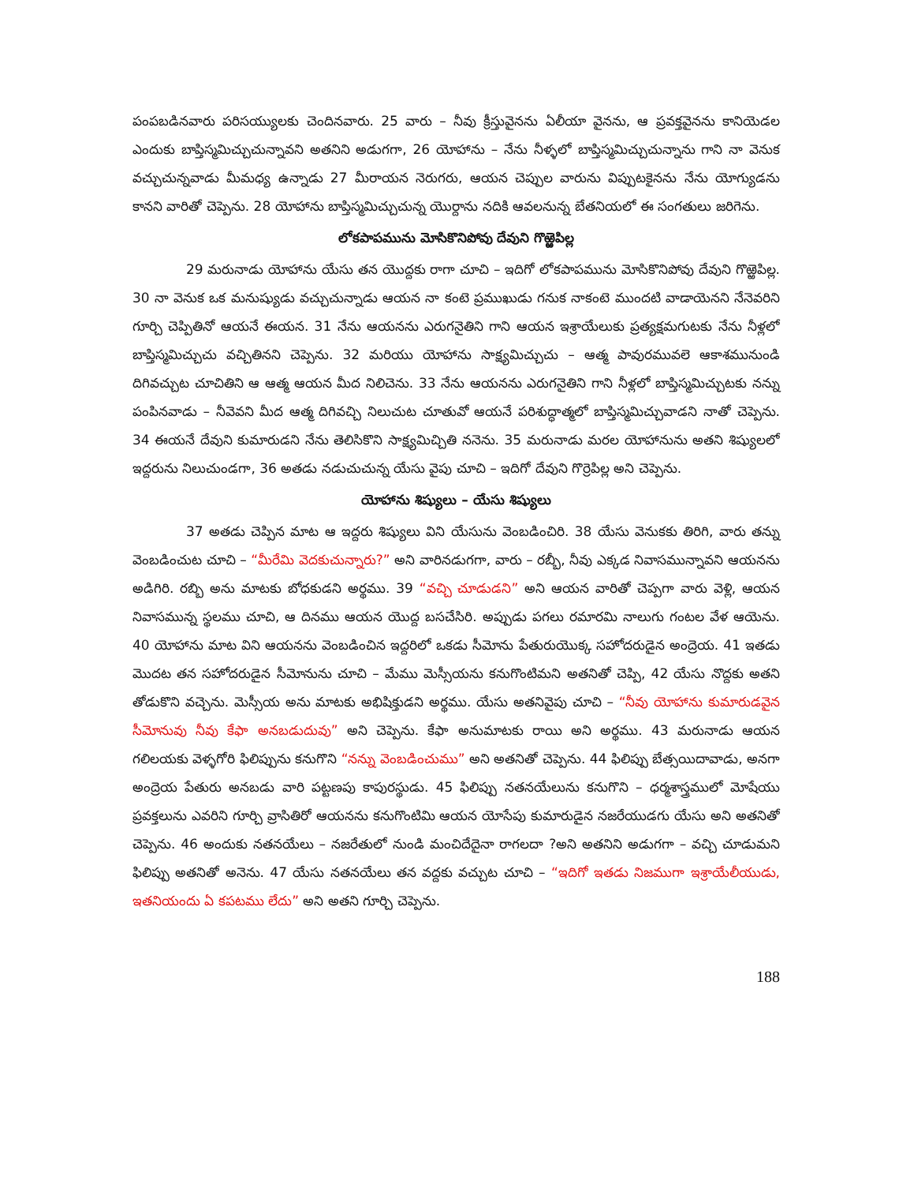పంపబడినవారు పరిసయ్యులకు చెందినవారు. 25 వారు – నీవు క్రీస్తువైనను ఏలీయా వైనను, ఆ ప్రవక్తవైనను కానియెడల ఎందుకు బాప్తిస్మమిచ్చుచున్నావని అతనిని అడుగగా, 26 యోహాను – నేను నీళ్ళలో బాప్తిస్మమిచ్చుచున్నాను గాని నా వెనుక వచ్చుచున్నవాడు మీమధ్య ఉన్నాడు 27 మీరాయన నెరుగరు, ఆయన చెప్పుల వారును విప్పుటకైనను నేను యోగ్యుడను కానని వారితో చెప్పెను. 28 యోహాను బాప్తిస్మమిచ్చుచున్న యొర్దాను నదికి ఆవలనున్న బేతనియలో ఈ సంగతులు జరిగెను.
లోకపాపమును మోసికొనిపోవు దేవుని గొఱ్ఱెపిల్ల
29 మరునాడు యోహాను యేసు తన యొద్దకు రాగా చూచి – ఇదిగో లోకపాపమును మోసికొనిపోవు దేవుని గొఱ్ఱెపిల్ల. 30 నా వెనుక ఒక మనుష్యుడు వచ్చుచున్నాడు ఆయన నా కంటె ప్రముఖుడు గనుక నాకంటె ముందటి వాడాయెనని నేనెవరిని గూర్చి చెప్పితినో ఆయనే ఈయన. 31 నేను ఆయనను ఎరుగనైతిని గాని ఆయన ఇశ్రాయేలుకు ప్రత్యక్షమగుటకు నేను నీళ్లలో బాప్తిస్మమిచ్చుచు వచ్చితినని చెప్పెను. 32 మరియు యోహాను సాక్ష్యమిచ్చుచు – ఆత్మ పావురమువలె ఆకాశమునుండి దిగివచ్చుట చూచితిని ఆ ఆత్మ ఆయన మీద నిలిచెను. 33 నేను ఆయనను ఎరుగనైతిని గాని నీళ్లలో బాప్తిస్మమిచ్చుటకు నన్ను పంపినవాడు – నీవెవని మీద ఆత్మ దిగివచ్చి నిలుచుట చూతువో ఆయనే పరిశుద్ధాత్మలో బాప్తిస్మమిచ్చువాడని నాతో చెప్పెను. 34 ఈయనే దేవుని కుమారుడని నేను తెలిసికొని సాక్ష్యమిచ్చితి ననెను. 35 మరునాడు మరల యోహానును అతని శిష్యులలో ఇద్దరును నిలుచుండగా, 36 అతడు నడుచుచున్న యేసు వైపు చూచి – ఇదిగో దేవుని గొర్రెపిల్ల అని చెప్పెను.
యోహాను శిష్యులు – యేసు శిష్యులు
37 అతడు చెప్పిన మాట ఆ ఇద్దరు శిష్యులు విని యేసును వెంబడించిరి. 38 యేసు వెనుకకు తిరిగి, వారు తన్ను వెంబడించుట చూచి – “మీరేమి వెదకుచున్నారు?” అని వారినడుగగా, వారు – రబ్బీ, నీవు ఎక్కడ నివాసమున్నావని ఆయనను అడిగిరి. రబ్బి అను మాటకు బోధకుడని అర్థము. 39 “వచ్చి చూడుడని” అని ఆయన వారితో చెప్పగా వారు వెళ్లి, ఆయన నివాసమున్న స్థలము చూచి, ఆ దినము ఆయన యొద్ద బసచేసిరి. అప్పుడు పగలు రమారమి నాలుగు గంటల వేళ ఆయెను. 40 యోహాను మాట విని ఆయనను వెంబడించిన ఇద్దరిలో ఒకడు సీమోను పేతురుయొక్క సహోదరుడైన అంద్రెయ. 41 ఇతడు మొదట తన సహోదరుడైన సీమోనును చూచి – మేము మెస్సీయను కనుగొంటిమని అతనితో చెప్పి, 42 యేసు నొద్దకు అతని తోడుకొని వచ్చెను. మెస్సీయ అను మాటకు అభిషిక్తుడని అర్థము. యేసు అతనివైపు చూచి – “నీవు యోహాను కుమారుడవైన సీమోనువు నీవు కేఫా అనబడుదువు” అని చెప్పెను. కేఫా అనుమాటకు రాయి అని అర్థము. 43 మరునాడు ఆయన గలిలయకు వెళ్ళగోరి ఫిలిప్పును కనుగొని “నన్ను వెంబడించుము” అని అతనితో చెప్పెను. 44 ఫిలిప్పు బేత్సయిదావాడు, అనగా అంద్రెయ పేతురు అనబడు వారి పట్టణపు కాపురస్థుడు. 45 ఫిలిప్పు నతనయేలును కనుగొని – ధర్మశాస్త్రములో మోషేయు ప్రవక్తలును ఎవరిని గూర్చి వ్రాసితిరో ఆయనను కనుగొంటిమి ఆయన యోసేపు కుమారుడైన నజరేయుడగు యేసు అని అతనితో చెప్పెను. 46 అందుకు నతనయేలు – నజరేతులో నుండి మంచిదేదైనా రాగలదా ?అని అతనిని అడుగగా – వచ్చి చూడుమని ఫిలిప్పు అతనితో అనెను. 47 యేసు నతనయేలు తన వద్దకు వచ్చుట చూచి – “ఇదిగో ఇతడు నిజముగా ఇశ్రాయేలీయుడు, ఇతనియందు ఏ కపటము లేదు” అని అతని గూర్చి చెప్పెను.
188